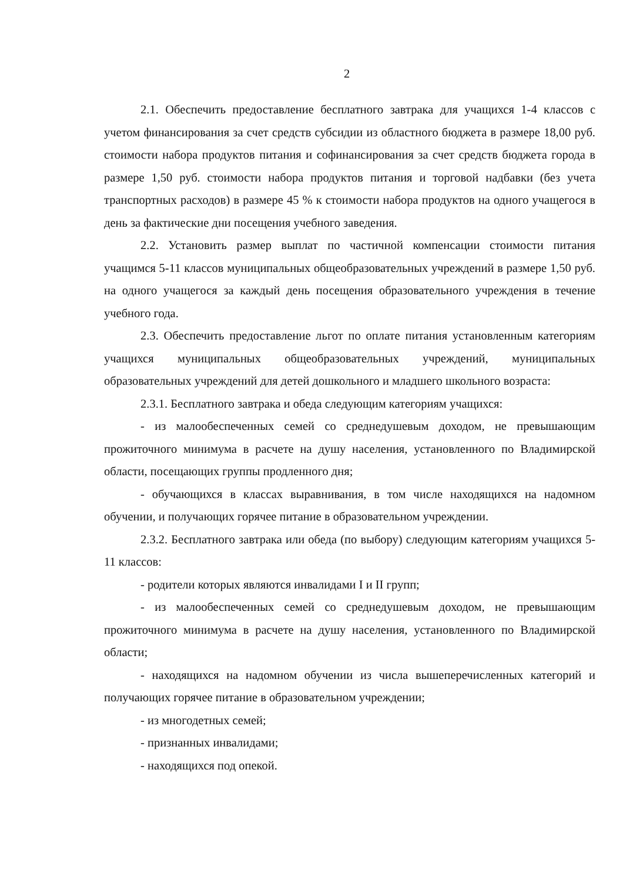2
2.1. Обеспечить предоставление бесплатного завтрака для учащихся 1-4 классов с учетом финансирования за счет средств субсидии из областного бюджета в размере 18,00 руб. стоимости набора продуктов питания и софинансирования за счет средств бюджета города в размере 1,50 руб. стоимости набора продуктов питания и торговой надбавки (без учета транспортных расходов) в размере 45 % к стоимости набора продуктов на одного учащегося в день за фактические дни посещения учебного заведения.
2.2. Установить размер выплат по частичной компенсации стоимости питания учащимся 5-11 классов муниципальных общеобразовательных учреждений в размере 1,50 руб. на одного учащегося за каждый день посещения образовательного учреждения в течение учебного года.
2.3. Обеспечить предоставление льгот по оплате питания установленным категориям учащихся муниципальных общеобразовательных учреждений, муниципальных образовательных учреждений для детей дошкольного и младшего школьного возраста:
2.3.1. Бесплатного завтрака и обеда следующим категориям учащихся:
- из малообеспеченных семей со среднедушевым доходом, не превышающим прожиточного минимума в расчете на душу населения, установленного по Владимирской области, посещающих группы продленного дня;
- обучающихся в классах выравнивания, в том числе находящихся на надомном обучении, и получающих горячее питание в образовательном учреждении.
2.3.2. Бесплатного завтрака или обеда (по выбору) следующим категориям учащихся 5-11 классов:
- родители которых являются инвалидами I и II групп;
- из малообеспеченных семей со среднедушевым доходом, не превышающим прожиточного минимума в расчете на душу населения, установленного по Владимирской области;
- находящихся на надомном обучении из числа вышеперечисленных категорий и получающих горячее питание в образовательном учреждении;
- из многодетных семей;
- признанных инвалидами;
- находящихся под опекой.